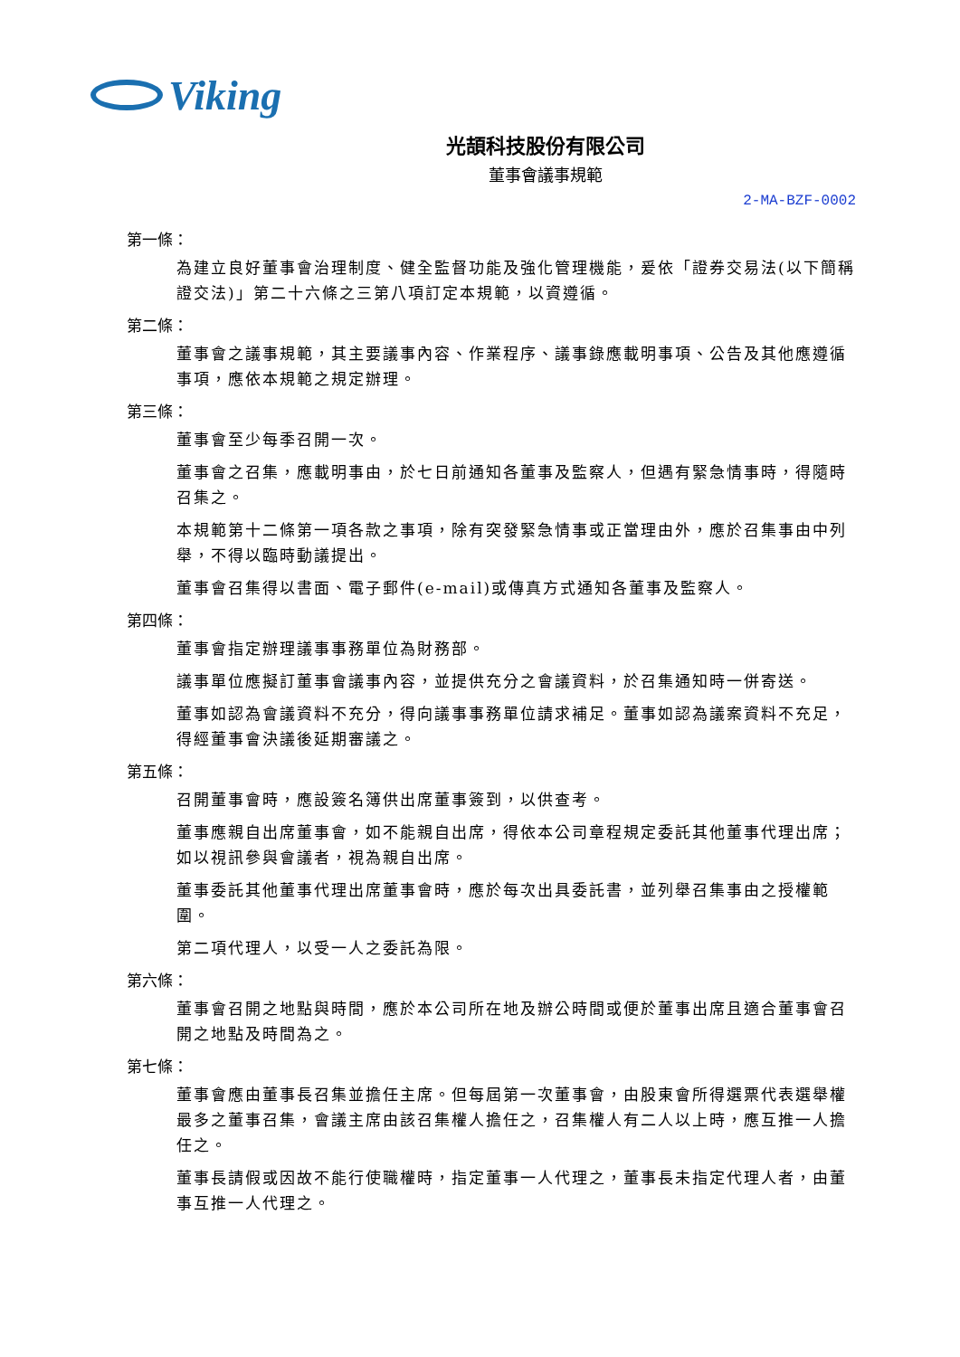Viking
光頡科技股份有限公司
董事會議事規範
2-MA-BZF-0002
第一條：
為建立良好董事會治理制度、健全監督功能及強化管理機能，爰依「證券交易法(以下簡稱證交法)」第二十六條之三第八項訂定本規範，以資遵循。
第二條：
董事會之議事規範，其主要議事內容、作業程序、議事錄應載明事項、公告及其他應遵循事項，應依本規範之規定辦理。
第三條：
董事會至少每季召開一次。
董事會之召集，應載明事由，於七日前通知各董事及監察人，但遇有緊急情事時，得隨時召集之。
本規範第十二條第一項各款之事項，除有突發緊急情事或正當理由外，應於召集事由中列舉，不得以臨時動議提出。
董事會召集得以書面、電子郵件(e-mail)或傳真方式通知各董事及監察人。
第四條：
董事會指定辦理議事事務單位為財務部。
議事單位應擬訂董事會議事內容，並提供充分之會議資料，於召集通知時一併寄送。
董事如認為會議資料不充分，得向議事事務單位請求補足。董事如認為議案資料不充足，得經董事會決議後延期審議之。
第五條：
召開董事會時，應設簽名簿供出席董事簽到，以供查考。
董事應親自出席董事會，如不能親自出席，得依本公司章程規定委託其他董事代理出席；如以視訊參與會議者，視為親自出席。
董事委託其他董事代理出席董事會時，應於每次出具委託書，並列舉召集事由之授權範圍。
第二項代理人，以受一人之委託為限。
第六條：
董事會召開之地點與時間，應於本公司所在地及辦公時間或便於董事出席且適合董事會召開之地點及時間為之。
第七條：
董事會應由董事長召集並擔任主席。但每屆第一次董事會，由股東會所得選票代表選舉權最多之董事召集，會議主席由該召集權人擔任之，召集權人有二人以上時，應互推一人擔任之。
董事長請假或因故不能行使職權時，指定董事一人代理之，董事長未指定代理人者，由董事互推一人代理之。